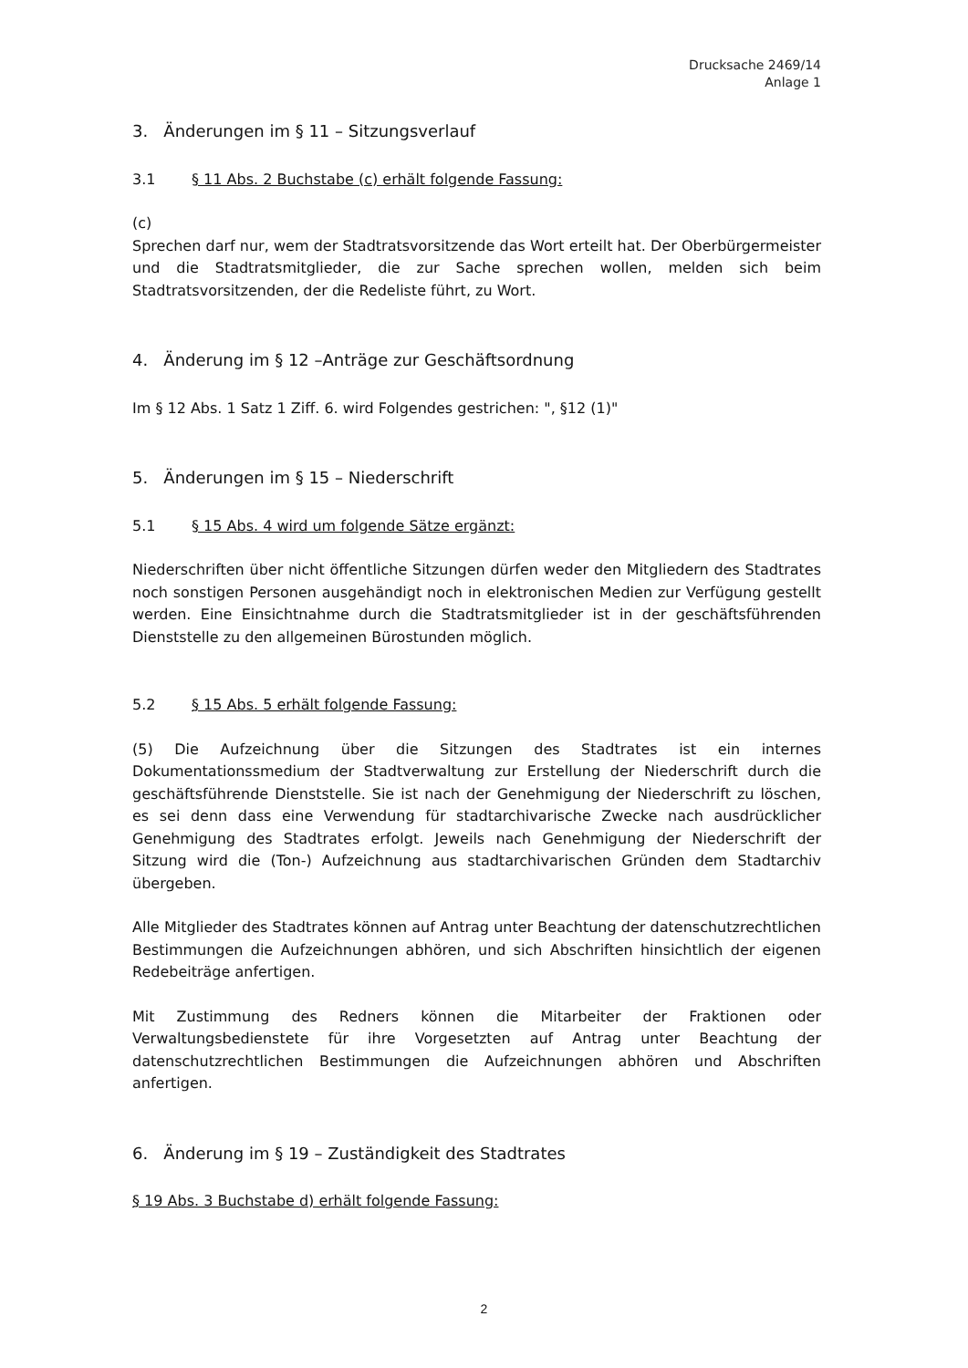Drucksache 2469/14
Anlage 1
3. Änderungen im § 11 – Sitzungsverlauf
3.1 § 11 Abs. 2 Buchstabe (c) erhält folgende Fassung:
(c)
Sprechen darf nur, wem der Stadtratsvorsitzende das Wort erteilt hat. Der Oberbürgermeister und die Stadtratsmitglieder, die zur Sache sprechen wollen, melden sich beim Stadtratsvorsitzenden, der die Redeliste führt, zu Wort.
4. Änderung im § 12 –Anträge zur Geschäftsordnung
Im § 12 Abs. 1 Satz 1 Ziff. 6. wird Folgendes gestrichen: ", §12 (1)"
5. Änderungen im § 15 – Niederschrift
5.1 § 15 Abs. 4 wird um folgende Sätze ergänzt:
Niederschriften über nicht öffentliche Sitzungen dürfen weder den Mitgliedern des Stadtrates noch sonstigen Personen ausgehändigt noch in elektronischen Medien zur Verfügung gestellt werden. Eine Einsichtnahme durch die Stadtratsmitglieder ist in der geschäftsführenden Dienststelle zu den allgemeinen Bürostunden möglich.
5.2 § 15 Abs. 5 erhält folgende Fassung:
(5) Die Aufzeichnung über die Sitzungen des Stadtrates ist ein internes Dokumentationssmedium der Stadtverwaltung zur Erstellung der Niederschrift durch die geschäftsführende Dienststelle. Sie ist nach der Genehmigung der Niederschrift zu löschen, es sei denn dass eine Verwendung für stadtarchivarische Zwecke nach ausdrücklicher Genehmigung des Stadtrates erfolgt. Jeweils nach Genehmigung der Niederschrift der Sitzung wird die (Ton-) Aufzeichnung aus stadtarchivarischen Gründen dem Stadtarchiv übergeben.
Alle Mitglieder des Stadtrates können auf Antrag unter Beachtung der datenschutzrechtlichen Bestimmungen die Aufzeichnungen abhören, und sich Abschriften hinsichtlich der eigenen Redebeiträge anfertigen.
Mit Zustimmung des Redners können die Mitarbeiter der Fraktionen oder Verwaltungsbedienstete für ihre Vorgesetzten auf Antrag unter Beachtung der datenschutzrechtlichen Bestimmungen die Aufzeichnungen abhören und Abschriften anfertigen.
6. Änderung im § 19 – Zuständigkeit des Stadtrates
§ 19 Abs. 3 Buchstabe d) erhält folgende Fassung:
2